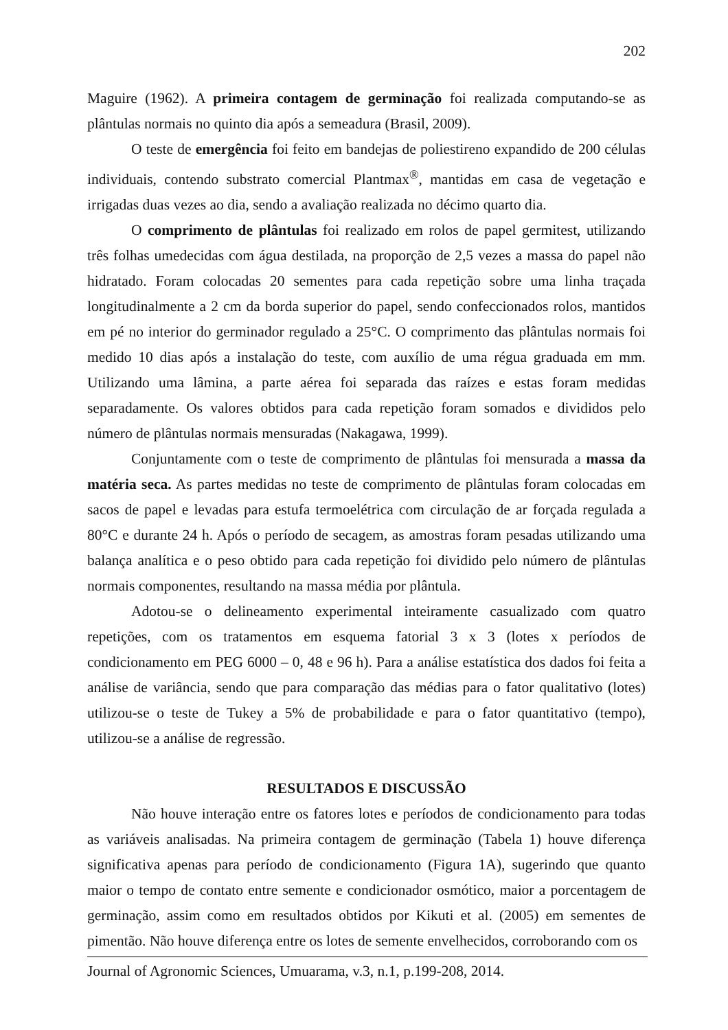202
Maguire (1962). A primeira contagem de germinação foi realizada computando-se as plântulas normais no quinto dia após a semeadura (Brasil, 2009).
O teste de emergência foi feito em bandejas de poliestireno expandido de 200 células individuais, contendo substrato comercial Plantmax<sup>®</sup>, mantidas em casa de vegetação e irrigadas duas vezes ao dia, sendo a avaliação realizada no décimo quarto dia.
O comprimento de plântulas foi realizado em rolos de papel germitest, utilizando três folhas umedecidas com água destilada, na proporção de 2,5 vezes a massa do papel não hidratado. Foram colocadas 20 sementes para cada repetição sobre uma linha traçada longitudinalmente a 2 cm da borda superior do papel, sendo confeccionados rolos, mantidos em pé no interior do germinador regulado a 25°C. O comprimento das plântulas normais foi medido 10 dias após a instalação do teste, com auxílio de uma régua graduada em mm. Utilizando uma lâmina, a parte aérea foi separada das raízes e estas foram medidas separadamente. Os valores obtidos para cada repetição foram somados e divididos pelo número de plântulas normais mensuradas (Nakagawa, 1999).
Conjuntamente com o teste de comprimento de plântulas foi mensurada a massa da matéria seca. As partes medidas no teste de comprimento de plântulas foram colocadas em sacos de papel e levadas para estufa termoelétrica com circulação de ar forçada regulada a 80°C e durante 24 h. Após o período de secagem, as amostras foram pesadas utilizando uma balança analítica e o peso obtido para cada repetição foi dividido pelo número de plântulas normais componentes, resultando na massa média por plântula.
Adotou-se o delineamento experimental inteiramente casualizado com quatro repetições, com os tratamentos em esquema fatorial 3 x 3 (lotes x períodos de condicionamento em PEG 6000 – 0, 48 e 96 h). Para a análise estatística dos dados foi feita a análise de variância, sendo que para comparação das médias para o fator qualitativo (lotes) utilizou-se o teste de Tukey a 5% de probabilidade e para o fator quantitativo (tempo), utilizou-se a análise de regressão.
RESULTADOS E DISCUSSÃO
Não houve interação entre os fatores lotes e períodos de condicionamento para todas as variáveis analisadas. Na primeira contagem de germinação (Tabela 1) houve diferença significativa apenas para período de condicionamento (Figura 1A), sugerindo que quanto maior o tempo de contato entre semente e condicionador osmótico, maior a porcentagem de germinação, assim como em resultados obtidos por Kikuti et al. (2005) em sementes de pimentão. Não houve diferença entre os lotes de semente envelhecidos, corroborando com os
Journal of Agronomic Sciences, Umuarama, v.3, n.1, p.199-208, 2014.